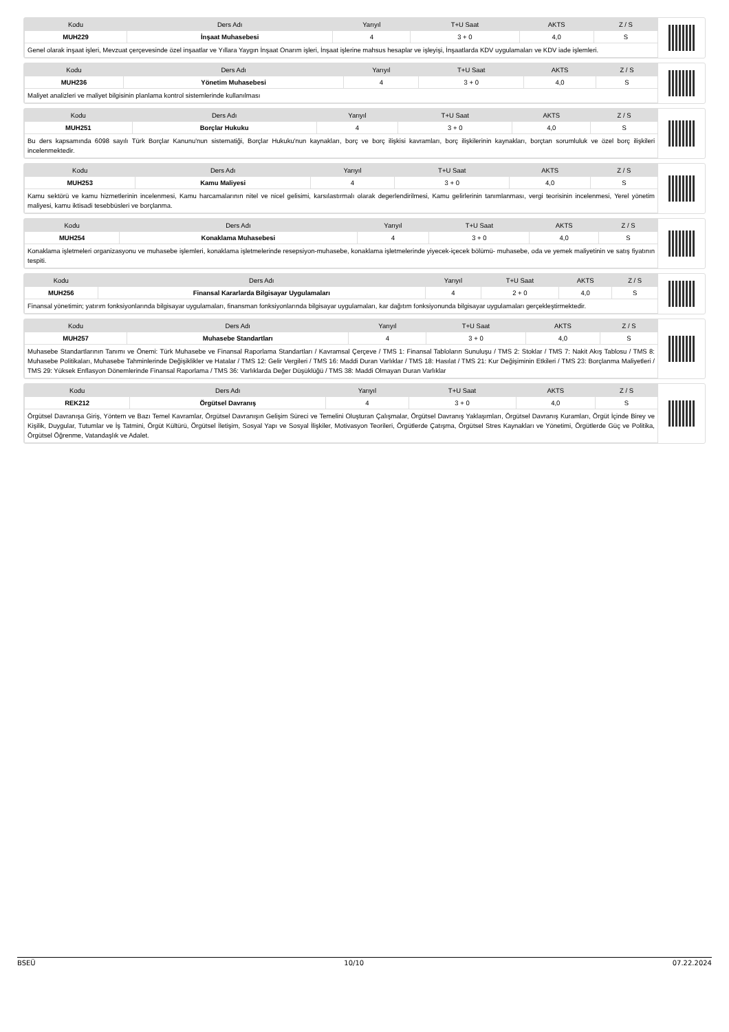| Kodu | Ders Adı | Yarıyıl | T+U Saat | AKTS | Z / S |
| --- | --- | --- | --- | --- | --- |
| MUH229 | İnşaat Muhasebesi | 4 | 3 + 0 | 4,0 | S |
| Genel olarak inşaat işleri, Mevzuat çerçevesinde özel inşaatlar ve Yıllara Yaygın İnşaat Onarım işleri, İnşaat işlerine mahsus hesaplar ve işleyişi, İnşaatlarda KDV uygulamaları ve KDV iade işlemleri. | | | | | |
| Kodu | Ders Adı | Yarıyıl | T+U Saat | AKTS | Z / S |
| --- | --- | --- | --- | --- | --- |
| MUH236 | Yönetim Muhasebesi | 4 | 3 + 0 | 4,0 | S |
| Maliyet analizleri ve maliyet bilgisinin planlama kontrol sistemlerinde kullanılması | | | | | |
| Kodu | Ders Adı | Yarıyıl | T+U Saat | AKTS | Z / S |
| --- | --- | --- | --- | --- | --- |
| MUH251 | Borçlar Hukuku | 4 | 3 + 0 | 4,0 | S |
| Bu ders kapsamında 6098 sayılı Türk Borçlar Kanunu'nun sistematiği, Borçlar Hukuku'nun kaynakları, borç ve borç ilişkisi kavramları, borç ilişkilerinin kaynakları, borçtan sorumluluk ve özel borç ilişkileri incelenmektedir. | | | | | |
| Kodu | Ders Adı | Yarıyıl | T+U Saat | AKTS | Z / S |
| --- | --- | --- | --- | --- | --- |
| MUH253 | Kamu Maliyesi | 4 | 3 + 0 | 4,0 | S |
| Kamu sektörü ve kamu hizmetlerinin incelenmesi, Kamu harcamalarının nitel ve nicel gelisimi, karsılastırmalı olarak degerlendirilmesi, Kamu gelirlerinin tanımlanması, vergi teorisinin incelenmesi, Yerel yönetim maliyesi, kamu iktisadi tesebbüsleri ve borçlanma. | | | | | |
| Kodu | Ders Adı | Yarıyıl | T+U Saat | AKTS | Z / S |
| --- | --- | --- | --- | --- | --- |
| MUH254 | Konaklama Muhasebesi | 4 | 3 + 0 | 4,0 | S |
| Konaklama işletmeleri organizasyonu ve muhasebe işlemleri, konaklama işletmelerinde resepsiyon-muhasebe, konaklama işletmelerinde yiyecek-içecek bölümü- muhasebe, oda ve yemek maliyetinin ve satış fiyatının tespiti. | | | | | |
| Kodu | Ders Adı | Yarıyıl | T+U Saat | AKTS | Z / S |
| --- | --- | --- | --- | --- | --- |
| MUH256 | Finansal Kararlarda Bilgisayar Uygulamaları | 4 | 2 + 0 | 4,0 | S |
| Finansal yönetimin; yatırım fonksiyonlarında bilgisayar uygulamaları, finansman fonksiyonlarında bilgisayar uygulamaları, kar dağıtım fonksiyonunda bilgisayar uygulamaları gerçekleştirmektedir. | | | | | |
| Kodu | Ders Adı | Yarıyıl | T+U Saat | AKTS | Z / S |
| --- | --- | --- | --- | --- | --- |
| MUH257 | Muhasebe Standartları | 4 | 3 + 0 | 4,0 | S |
| Muhasebe Standartlarının Tanımı ve Önemi: Türk Muhasebe ve Finansal Raporlama Standartları / Kavramsal Çerçeve / TMS 1: Finansal Tabloların Sunuluşu / TMS 2: Stoklar / TMS 7: Nakit Akış Tablosu / TMS 8: Muhasebe Politikaları, Muhasebe Tahminlerinde Değişiklikler ve Hatalar / TMS 12: Gelir Vergileri / TMS 16: Maddi Duran Varlıklar / TMS 18: Hasılat / TMS 21: Kur Değişiminin Etkileri / TMS 23: Borçlanma Maliyetleri / TMS 29: Yüksek Enflasyon Dönemlerinde Finansal Raporlama / TMS 36: Varlıklarda Değer Düşüklüğü / TMS 38: Maddi Olmayan Duran Varlıklar | | | | | |
| Kodu | Ders Adı | Yarıyıl | T+U Saat | AKTS | Z / S |
| --- | --- | --- | --- | --- | --- |
| REK212 | Örgütsel Davranış | 4 | 3 + 0 | 4,0 | S |
| Örgütsel Davranışa Giriş, Yöntem ve Bazı Temel Kavramlar, Örgütsel Davranışın Gelişim Süreci ve Temelini Oluşturan Çalışmalar, Örgütsel Davranış Yaklaşımları, Örgütsel Davranış Kuramları, Örgüt İçinde Birey ve Kişilik, Duygular, Tutumlar ve İş Tatmini, Örgüt Kültürü, Örgütsel İletişim, Sosyal Yapı ve Sosyal İlişkiler, Motivasyon Teorileri, Örgütlerde Çatışma, Örgütsel Stres Kaynakları ve Yönetimi, Örgütlerde Güç ve Politika, Örgütsel Öğrenme, Vatandaşlık ve Adalet. | | | | | |
BSEÜ 10/10 07.22.2024